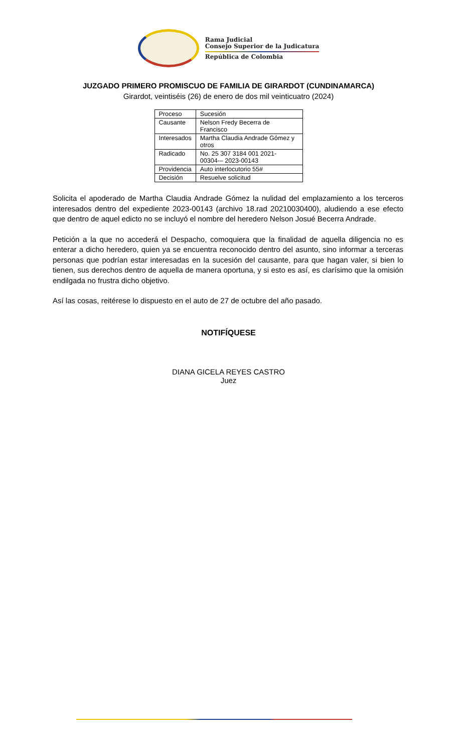Rama Judicial
Consejo Superior de la Judicatura
República de Colombia
JUZGADO PRIMERO PROMISCUO DE FAMILIA DE GIRARDOT (CUNDINAMARCA)
Girardot, veintiséis (26) de enero de dos mil veinticuatro (2024)
| Proceso | Sucesión |
| Causante | Nelson Fredy Becerra de Francisco |
| Interesados | Martha Claudia Andrade Gómez y otros |
| Radicado | No. 25 307 3184 001 2021-00304-– 2023-00143 |
| Providencia | Auto interlocutorio 55# |
| Decisión | Resuelve solicitud |
Solicita el apoderado de Martha Claudia Andrade Gómez la nulidad del emplazamiento a los terceros interesados dentro del expediente 2023-00143 (archivo 18.rad 20210030400), aludiendo a ese efecto que dentro de aquel edicto no se incluyó el nombre del heredero Nelson Josué Becerra Andrade.
Petición a la que no accederá el Despacho, comoquiera que la finalidad de aquella diligencia no es enterar a dicho heredero, quien ya se encuentra reconocido dentro del asunto, sino informar a terceras personas que podrían estar interesadas en la sucesión del causante, para que hagan valer, si bien lo tienen, sus derechos dentro de aquella de manera oportuna, y si esto es así, es clarísimo que la omisión endilgada no frustra dicho objetivo.
Así las cosas, reitérese lo dispuesto en el auto de 27 de octubre del año pasado.
NOTIFÍQUESE
DIANA GICELA REYES CASTRO
Juez